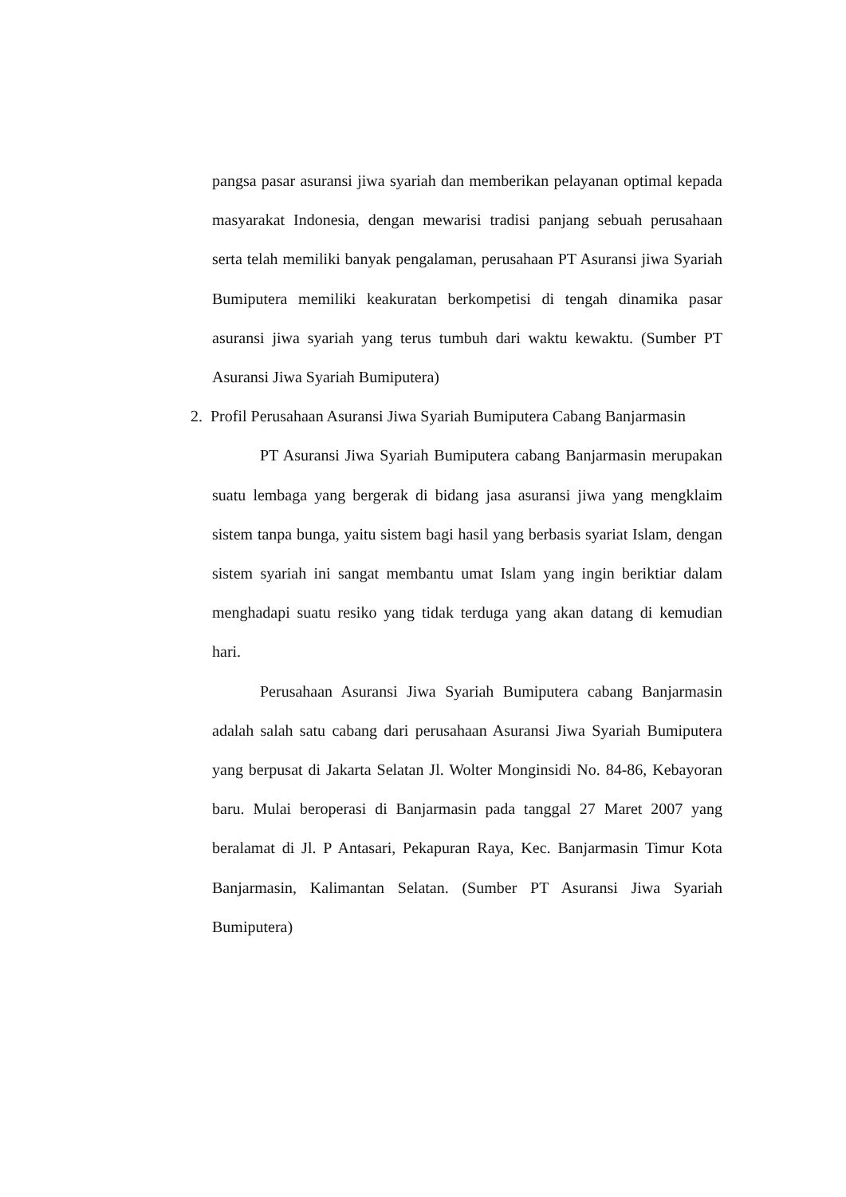pangsa pasar asuransi jiwa syariah dan memberikan pelayanan optimal kepada masyarakat Indonesia, dengan mewarisi tradisi panjang sebuah perusahaan serta telah memiliki banyak pengalaman, perusahaan PT Asuransi jiwa Syariah Bumiputera memiliki keakuratan berkompetisi di tengah dinamika pasar asuransi jiwa syariah yang terus tumbuh dari waktu kewaktu. (Sumber PT Asuransi Jiwa Syariah Bumiputera)
2. Profil Perusahaan Asuransi Jiwa Syariah Bumiputera Cabang Banjarmasin
PT Asuransi Jiwa Syariah Bumiputera cabang Banjarmasin merupakan suatu lembaga yang bergerak di bidang jasa asuransi jiwa yang mengklaim sistem tanpa bunga, yaitu sistem bagi hasil yang berbasis syariat Islam, dengan sistem syariah ini sangat membantu umat Islam yang ingin beriktiar dalam menghadapi suatu resiko yang tidak terduga yang akan datang di kemudian hari.
Perusahaan Asuransi Jiwa Syariah Bumiputera cabang Banjarmasin adalah salah satu cabang dari perusahaan Asuransi Jiwa Syariah Bumiputera yang berpusat di Jakarta Selatan Jl. Wolter Monginsidi No. 84-86, Kebayoran baru. Mulai beroperasi di Banjarmasin pada tanggal 27 Maret 2007 yang beralamat di Jl. P Antasari, Pekapuran Raya, Kec. Banjarmasin Timur Kota Banjarmasin, Kalimantan Selatan. (Sumber PT Asuransi Jiwa Syariah Bumiputera)